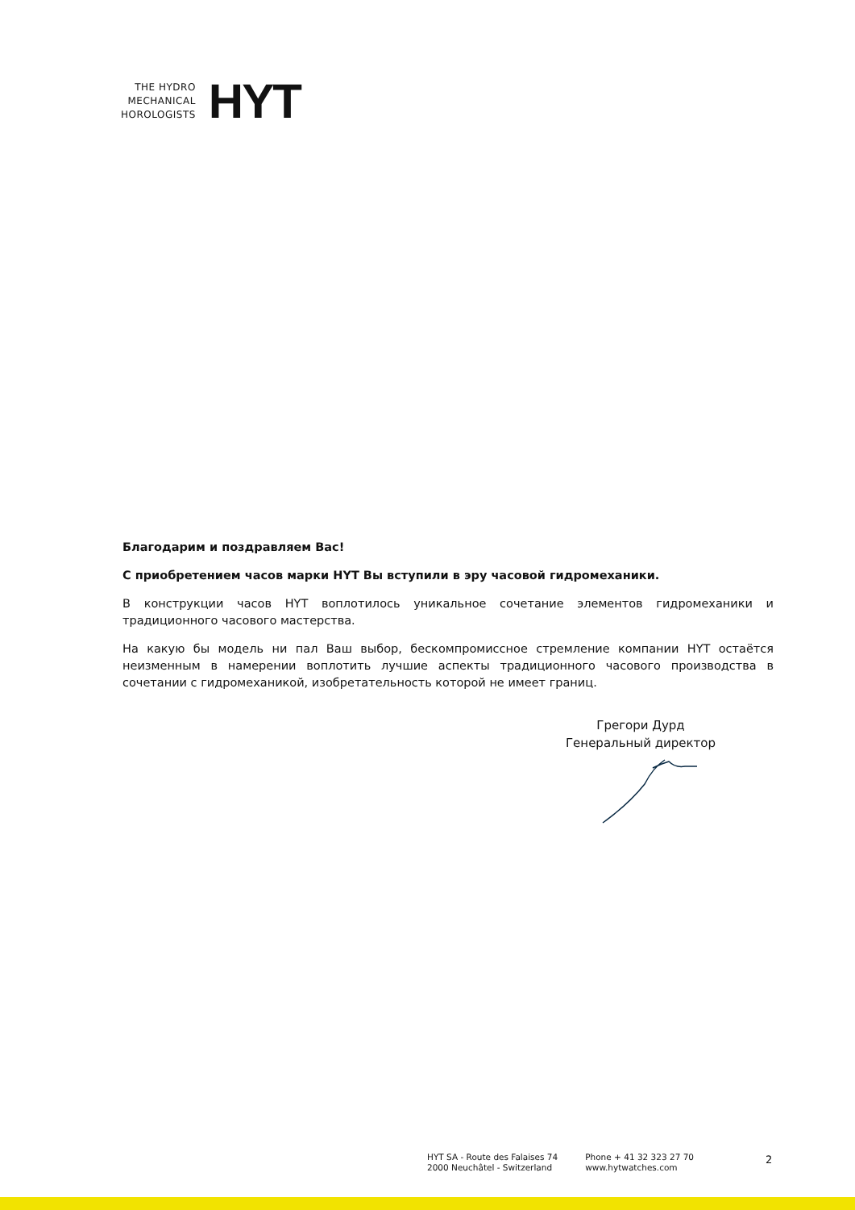THE HYDRO
MECHANICAL
HOROLOGISTS
HYT
Благодарим и поздравляем Вас!
С приобретением часов марки HYT Вы вступили в эру часовой гидромеханики.
В конструкции часов HYT воплотилось уникальное сочетание элементов гидромеханики и традиционного часового мастерства.
На какую бы модель ни пал Ваш выбор, бескомпромиссное стремление компании HYT остаётся неизменным в намерении воплотить лучшие аспекты традиционного часового производства в сочетании с гидромеханикой, изобретательность которой не имеет границ.
Грегори Дурд
Генеральный директор
HYT SA - Route des Falaises 74
2000 Neuchâtel - Switzerland
Phone + 41 32 323 27 70
www.hytwatches.com
2